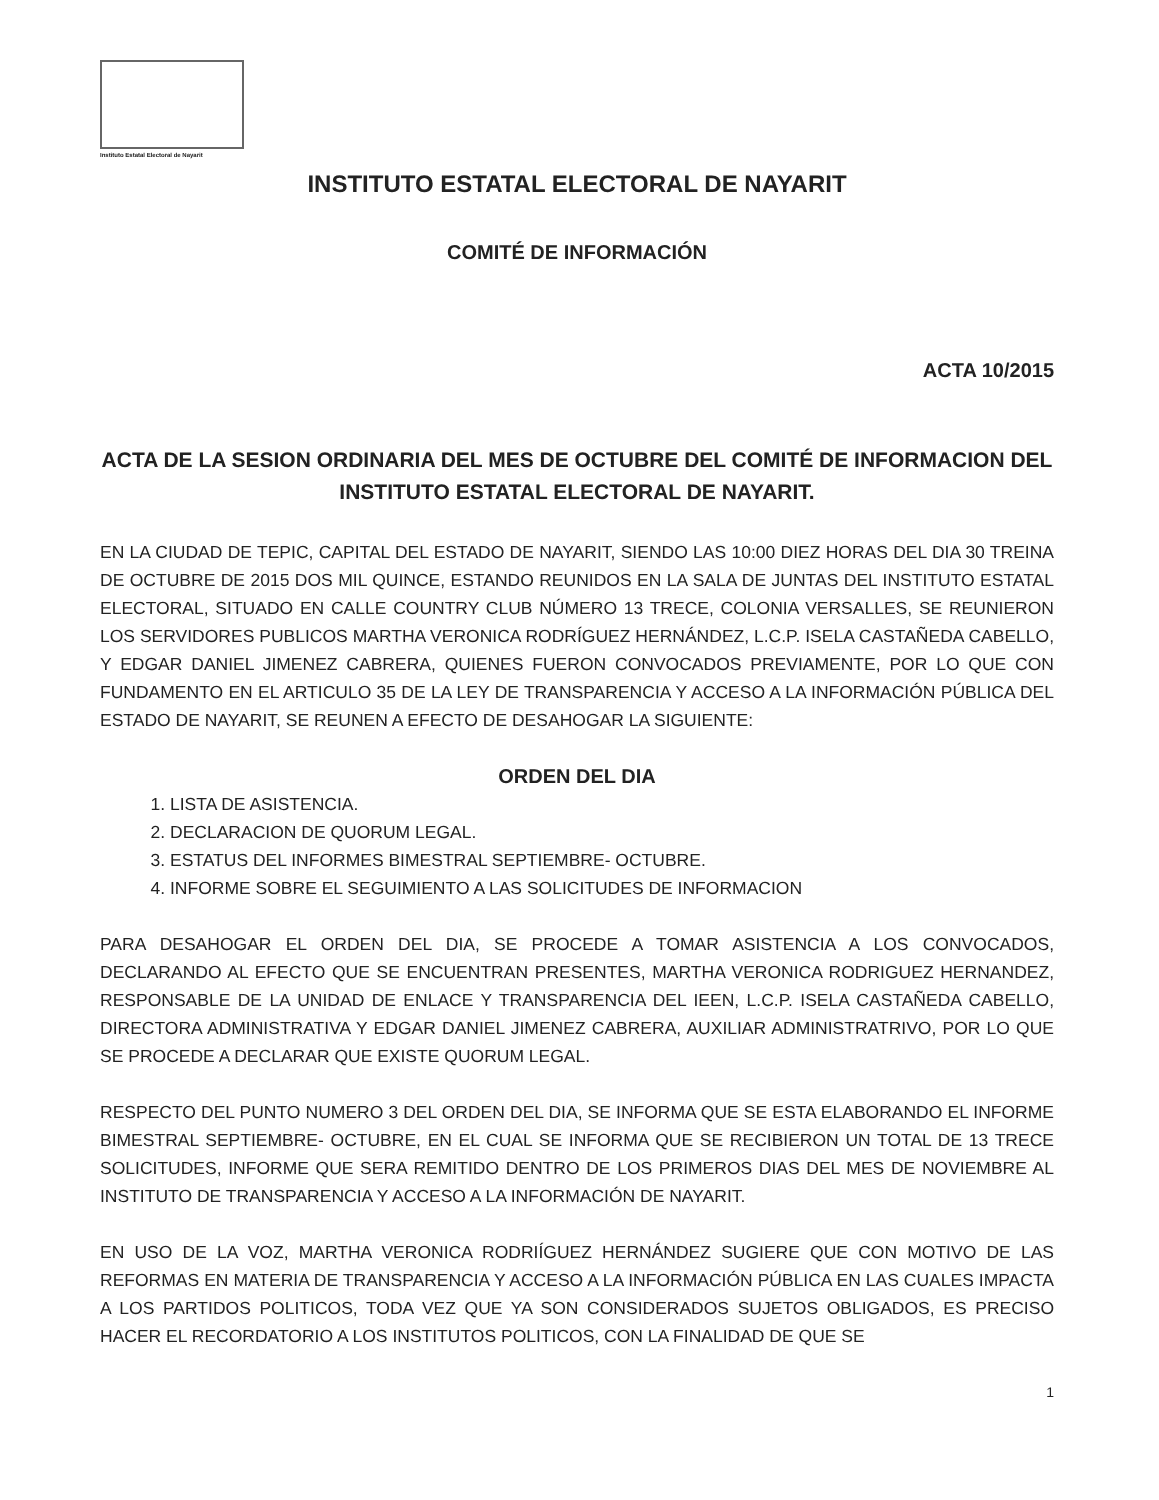Instituto Estatal Electoral de Nayarit
INSTITUTO ESTATAL ELECTORAL DE NAYARIT
COMITÉ DE INFORMACIÓN
ACTA 10/2015
ACTA DE LA SESION ORDINARIA DEL MES DE OCTUBRE DEL COMITÉ DE INFORMACION DEL INSTITUTO ESTATAL ELECTORAL DE NAYARIT.
EN LA CIUDAD DE TEPIC, CAPITAL DEL ESTADO DE NAYARIT, SIENDO LAS 10:00 DIEZ HORAS DEL DIA 30 TREINA DE OCTUBRE DE 2015 DOS MIL QUINCE, ESTANDO REUNIDOS EN LA SALA DE JUNTAS DEL INSTITUTO ESTATAL ELECTORAL, SITUADO EN CALLE COUNTRY CLUB NÚMERO 13 TRECE, COLONIA VERSALLES, SE REUNIERON LOS SERVIDORES PUBLICOS MARTHA VERONICA RODRÍGUEZ HERNÁNDEZ, L.C.P. ISELA CASTAÑEDA CABELLO, Y EDGAR DANIEL JIMENEZ CABRERA, QUIENES FUERON CONVOCADOS PREVIAMENTE, POR LO QUE CON FUNDAMENTO EN EL ARTICULO 35 DE LA LEY DE TRANSPARENCIA Y ACCESO A LA INFORMACIÓN PÚBLICA DEL ESTADO DE NAYARIT, SE REUNEN A EFECTO DE DESAHOGAR LA SIGUIENTE:
ORDEN DEL DIA
1. LISTA DE ASISTENCIA.
2. DECLARACION DE QUORUM LEGAL.
3. ESTATUS DEL INFORMES BIMESTRAL SEPTIEMBRE- OCTUBRE.
4. INFORME SOBRE EL SEGUIMIENTO A LAS SOLICITUDES DE INFORMACION
PARA DESAHOGAR EL ORDEN DEL DIA, SE PROCEDE A TOMAR ASISTENCIA A LOS CONVOCADOS, DECLARANDO AL EFECTO QUE SE ENCUENTRAN PRESENTES, MARTHA VERONICA RODRIGUEZ HERNANDEZ, RESPONSABLE DE LA UNIDAD DE ENLACE Y TRANSPARENCIA DEL IEEN, L.C.P. ISELA CASTAÑEDA CABELLO, DIRECTORA ADMINISTRATIVA Y EDGAR DANIEL JIMENEZ CABRERA, AUXILIAR ADMINISTRATRIVO, POR LO QUE SE PROCEDE A DECLARAR QUE EXISTE QUORUM LEGAL.
RESPECTO DEL PUNTO NUMERO 3 DEL ORDEN DEL DIA, SE INFORMA QUE SE ESTA ELABORANDO EL INFORME BIMESTRAL SEPTIEMBRE- OCTUBRE, EN EL CUAL SE INFORMA QUE SE RECIBIERON UN TOTAL DE 13 TRECE SOLICITUDES, INFORME QUE SERA REMITIDO DENTRO DE LOS PRIMEROS DIAS DEL MES DE NOVIEMBRE AL INSTITUTO DE TRANSPARENCIA Y ACCESO A LA INFORMACIÓN DE NAYARIT.
EN USO DE LA VOZ, MARTHA VERONICA RODRIÍGUEZ HERNÁNDEZ SUGIERE QUE CON MOTIVO DE LAS REFORMAS EN MATERIA DE TRANSPARENCIA Y ACCESO A LA INFORMACIÓN PÚBLICA EN LAS CUALES IMPACTA A LOS PARTIDOS POLITICOS, TODA VEZ QUE YA SON CONSIDERADOS SUJETOS OBLIGADOS, ES PRECISO HACER EL RECORDATORIO A LOS INSTITUTOS POLITICOS, CON LA FINALIDAD DE QUE SE
1